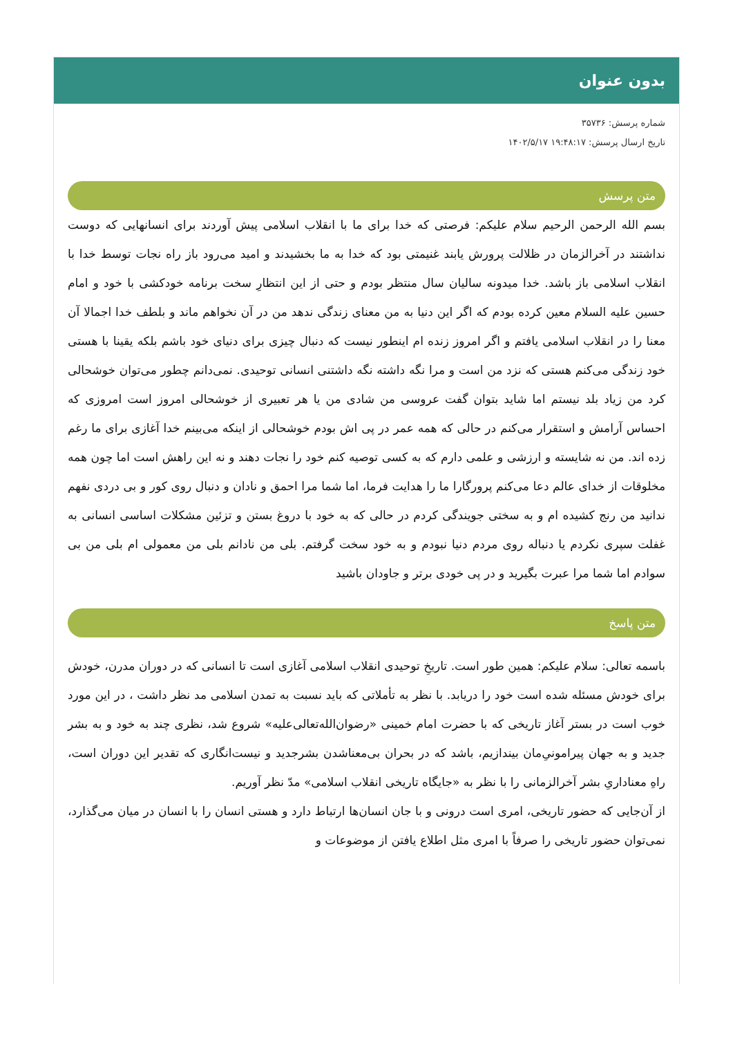بدون عنوان
شماره پرسش: ۳۵۷۳۶
تاریخ ارسال پرسش: ۱۹:۴۸:۱۷ ۱۴۰۲/۵/۱۷
متن پرسش
بسم الله الرحمن الرحیم سلام علیکم: فرصتی که خدا برای ما با انقلاب اسلامی پیش آوردند برای انسانهایی که دوست نداشتند در آخرالزمان در ظلالت پرورش یابند غنیمتی بود که خدا به ما بخشیدند و امید می‌رود باز راه نجات توسط خدا با انقلاب اسلامی باز باشد. خدا میدونه سالیان سال منتظر بودم و حتی از این انتظارِ سخت برنامه خودکشی با خود و امام حسین علیه السلام معین کرده بودم که اگر این دنیا به من معنای زندگی ندهد من در آن نخواهم ماند و بلطف خدا اجمالا آن معنا را در انقلاب اسلامی یافتم و اگر امروز زنده ام اینطور نیست که دنبال چیزی برای دنیای خود باشم بلکه یقینا با هستی خود زندگی می‌کنم هستی که نزد من است و مرا نگه داشته نگه داشتنی انسانی توحیدی. نمی‌دانم چطور می‌توان خوشحالی کرد من زیاد بلد نیستم اما شاید بتوان گفت عروسی من شادی من یا هر تعبیری از خوشحالی امروز است امروزی که احساس آرامش و استقرار می‌کنم در حالی که همه عمر در پی اش بودم خوشحالی از اینکه می‌بینم خدا آغازی برای ما رغم زده اند. من نه شایسته و ارزشی و علمی دارم که به کسی توصیه کنم خود را نجات دهند و نه این راهش است اما چون همه مخلوقات از خدای عالم دعا می‌کنم پرورگارا ما را هدایت فرما، اما شما مرا احمق و نادان و دنبال روی کور و بی دردی نفهم ندانید من رنج کشیده ام و به سختی جویندگی کردم در حالی که به خود با دروغ بستن و تزئین مشکلات اساسی انسانی به غفلت سپری نکردم یا دنباله روی مردم دنیا نبودم و به خود سخت گرفتم. بلی من نادانم بلی من معمولی ام بلی من بی سوادم اما شما مرا عبرت بگیرید و در پی خودی برتر و جاودان باشید
متن پاسخ
باسمه تعالی: سلام علیکم: همین طور است. تاریخِ توحیدی انقلاب اسلامی آغازی است تا انسانی که در دوران مدرن، خودش برای خودش مسئله شده است خود را دریابد. با نظر به تأملاتی که باید نسبت به تمدن اسلامی مد نظر داشت ، در این مورد خوب است در بستر آغاز تاریخی که با حضرت امام خمینی «رضوان‌الله‌تعالی‌علیه» شروع شد، نظری چند به خود و به بشر جدید و به جهان پیرامونیِ‌مان بیندازیم، باشد که در بحران بی‌معناشدن بشرجدید و نیست‌انگاری که تقدیر این دوران است، راهِ معناداریِ بشر آخرالزمانی را با نظر به «جایگاه تاریخی انقلاب اسلامی» مدّ نظر آوریم.
از آن‌جایی که حضور تاریخی، امری است درونی و با جان انسان‌ها ارتباط دارد و هستی انسان را با انسان در میان می‌گذارد، نمی‌توان حضور تاریخی را صرفاً با امری مثل اطلاع یافتن از موضوعات و